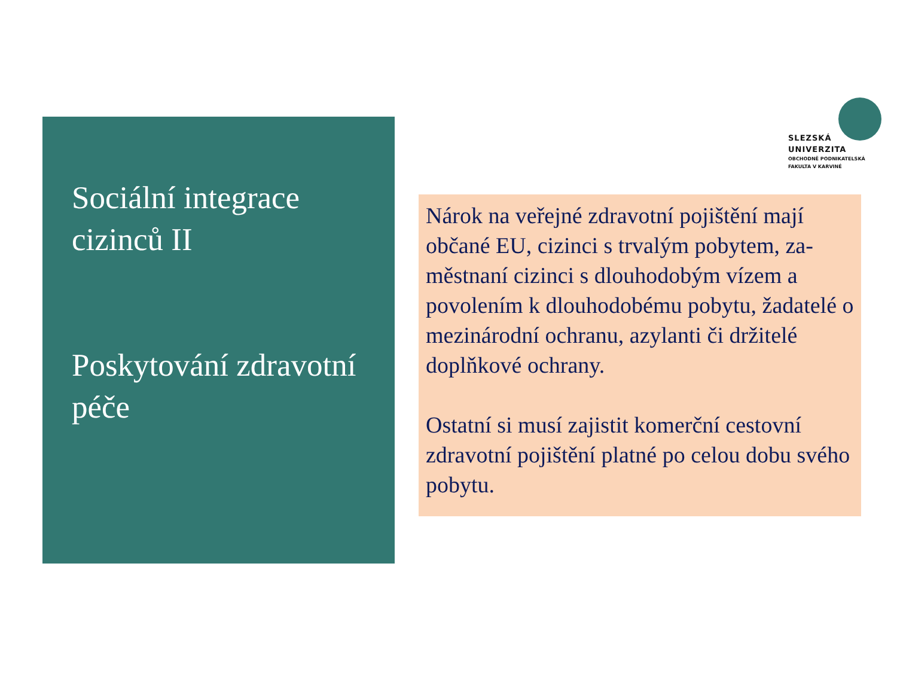Sociální integrace cizinců II
Poskytování zdravotní péče
SLEZSKÁ
UNIVERZITA
OBCHODNĚ PODNIKATELSKÁ
FAKULTA V KARVINÉ
Nárok na veřejné zdravotní pojištění mají občané EU, cizinci s trvalým pobytem, za-městnaní cizinci s dlouhodobým vízem a povolením k dlouhodobému pobytu, žadatelé o mezinárodní ochranu, azylanti či držitelé doplňkové ochrany.
Ostatní si musí zajistit komerční cestovní zdravotní pojištění platné po celou dobu svého pobytu.